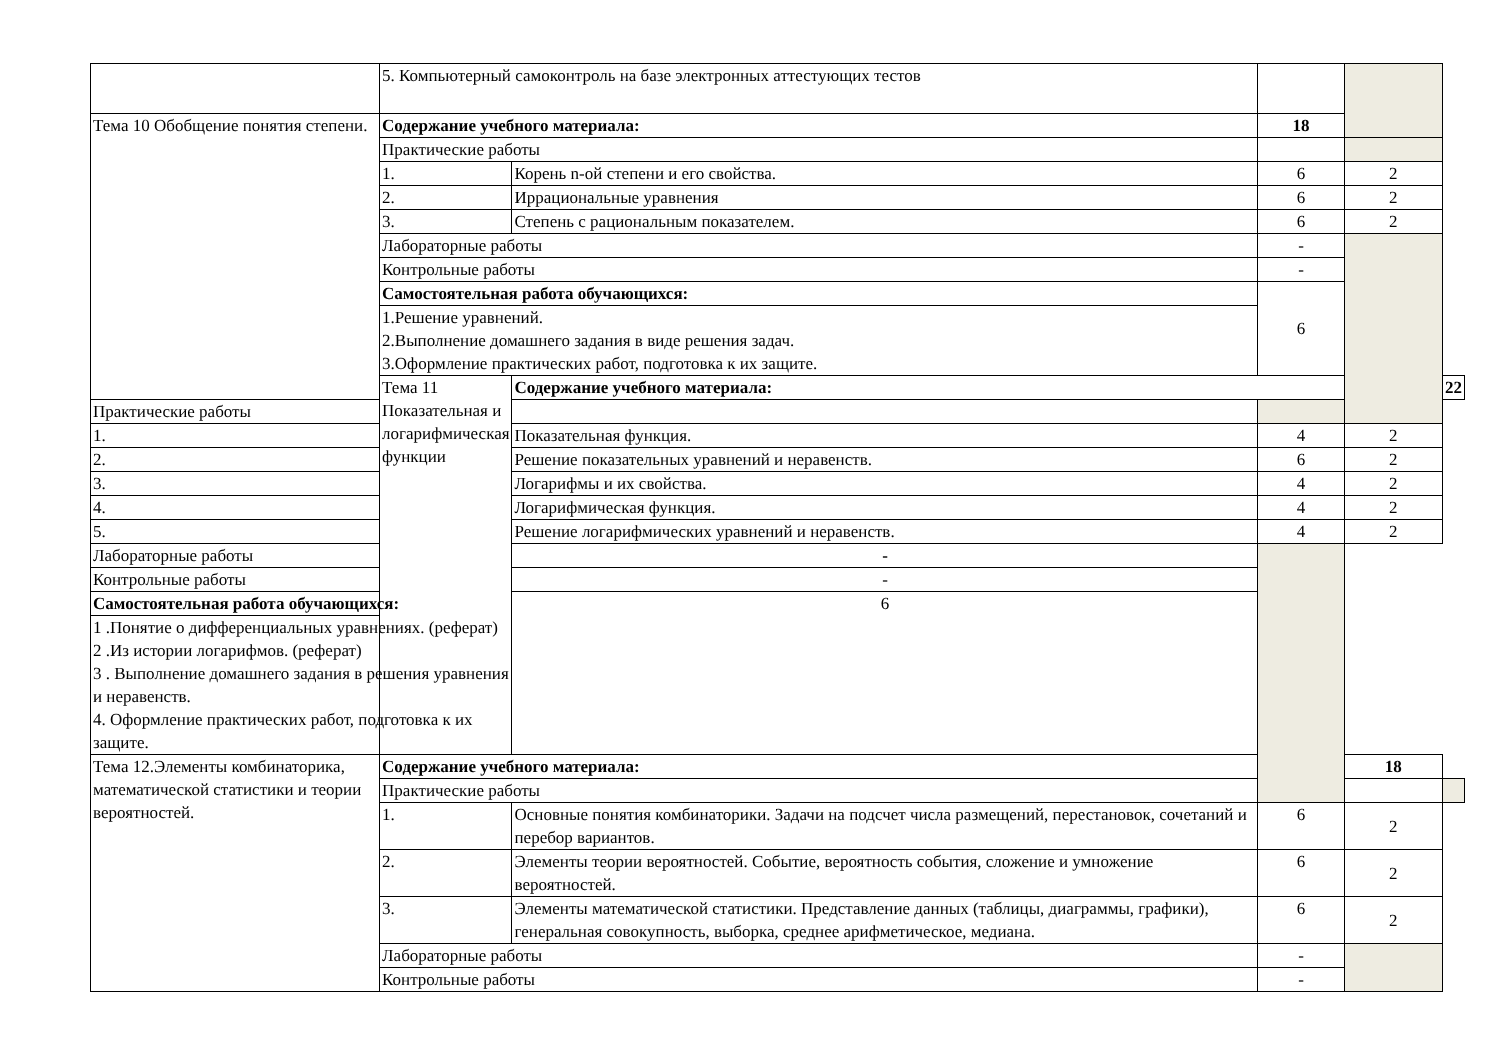| | 5. Компьютерный самоконтроль на базе электронных аттестующих тестов | | | | |
| Тема 10 Обобщение понятия степени. | Содержание учебного материала: | | 18 | | |
| | Практические работы | | | | |
| | 1. | Корень n-ой степени и его свойства. | 6 | 2 | |
| | 2. | Иррациональные уравнения | 6 | 2 | |
| | 3. | Степень с рациональным показателем. | 6 | 2 | |
| | Лабораторные работы | | - | | |
| | Контрольные работы | | - | | |
| | Самостоятельная работа обучающихся: | | 6 | | |
| | 1.Решение уравнений. 2.Выполнение домашнего задания в виде решения задач. 3.Оформление практических работ, подготовка к их защите. | | | | |
| | Тема 11 Показательная и логарифмическая функции | Содержание учебного материала: | | | 22 |
| Практические работы | | | | | |
| 1. | | Показательная функция. | 4 | 2 | |
| 2. | | Решение показательных уравнений и неравенств. | 6 | 2 | |
| 3. | | Логарифмы и их свойства. | 4 | 2 | |
| 4. | | Логарифмическая функция. | 4 | 2 | |
| 5. | | Решение логарифмических уравнений и неравенств. | 4 | 2 | |
| Лабораторные работы | | - | | | |
| Контрольные работы | | - | | | |
| Самостоятельная работа обучающихся: | | 6 | | | |
| 1 .Понятие о дифференциальных уравнениях. (реферат) 2 .Из истории логарифмов. (реферат) 3 . Выполнение домашнего задания в решения уравнения и неравенств. 4. Оформление практических работ, подготовка к их защите. | | | | | |
| Тема 12.Элементы комбинаторика, математической статистики и теории вероятностей. | Содержание учебного материала: | | | 18 | |
| | Практические работы | | | | |
| | 1. | Основные понятия комбинаторики. Задачи на подсчет числа размещений, перестановок, сочетаний и перебор вариантов. | 6 | 2 | |
| | 2. | Элементы теории вероятностей. Событие, вероятность события, сложение и умножение вероятностей. | 6 | 2 | |
| | 3. | Элементы математической статистики. Представление данных (таблицы, диаграммы, графики), генеральная совокупность, выборка, среднее арифметическое, медиана. | 6 | 2 | |
| | Лабораторные работы | | - | | |
| | Контрольные работы | | - | | |